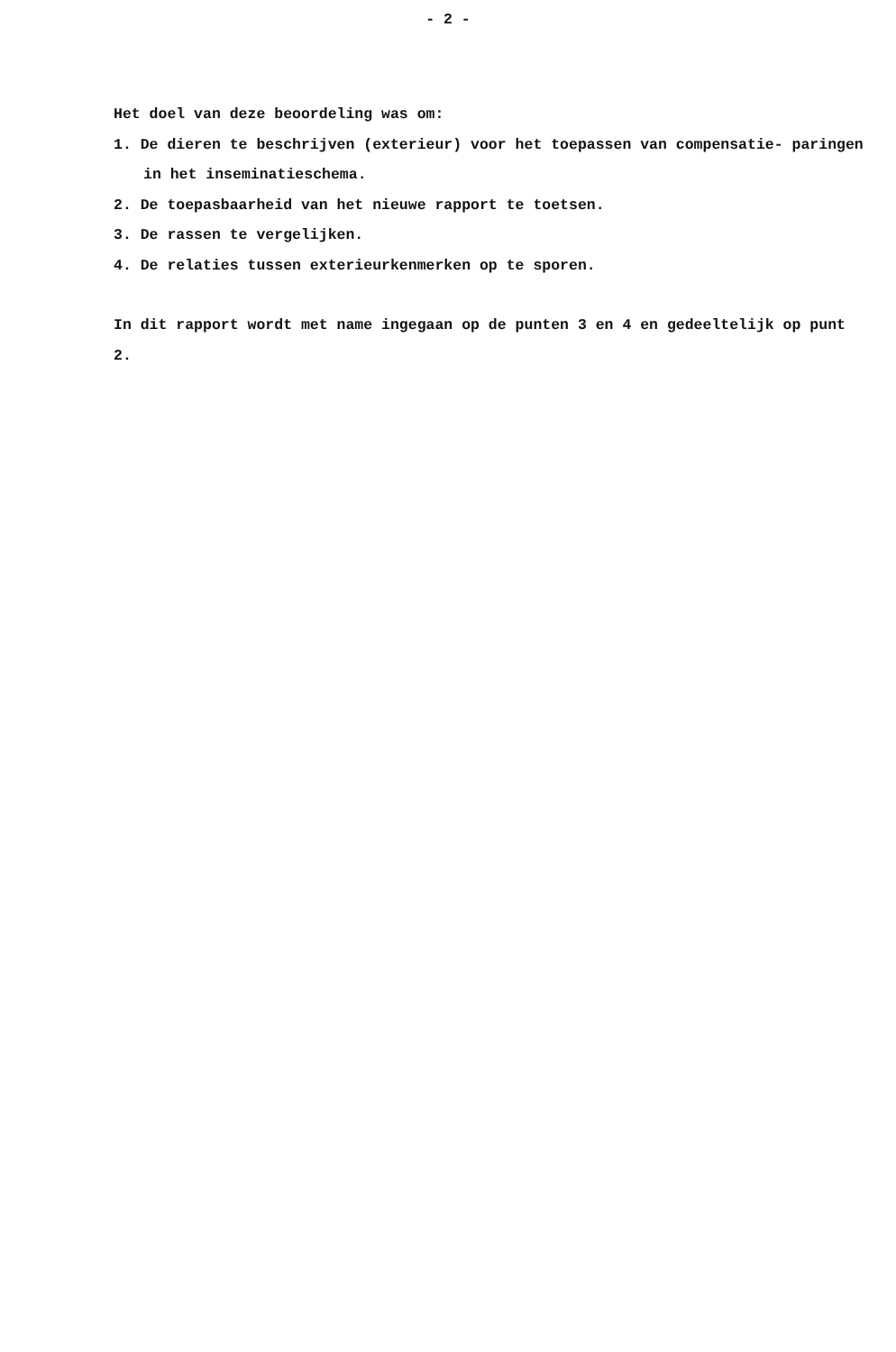- 2 -
Het doel van deze beoordeling was om:
1. De dieren te beschrijven (exterieur) voor het toepassen van compensatie- paringen in het inseminatieschema.
2. De toepasbaarheid van het nieuwe rapport te toetsen.
3. De rassen te vergelijken.
4. De relaties tussen exterieurkenmerken op te sporen.
In dit rapport wordt met name ingegaan op de punten 3 en 4 en gedeeltelijk op punt 2.